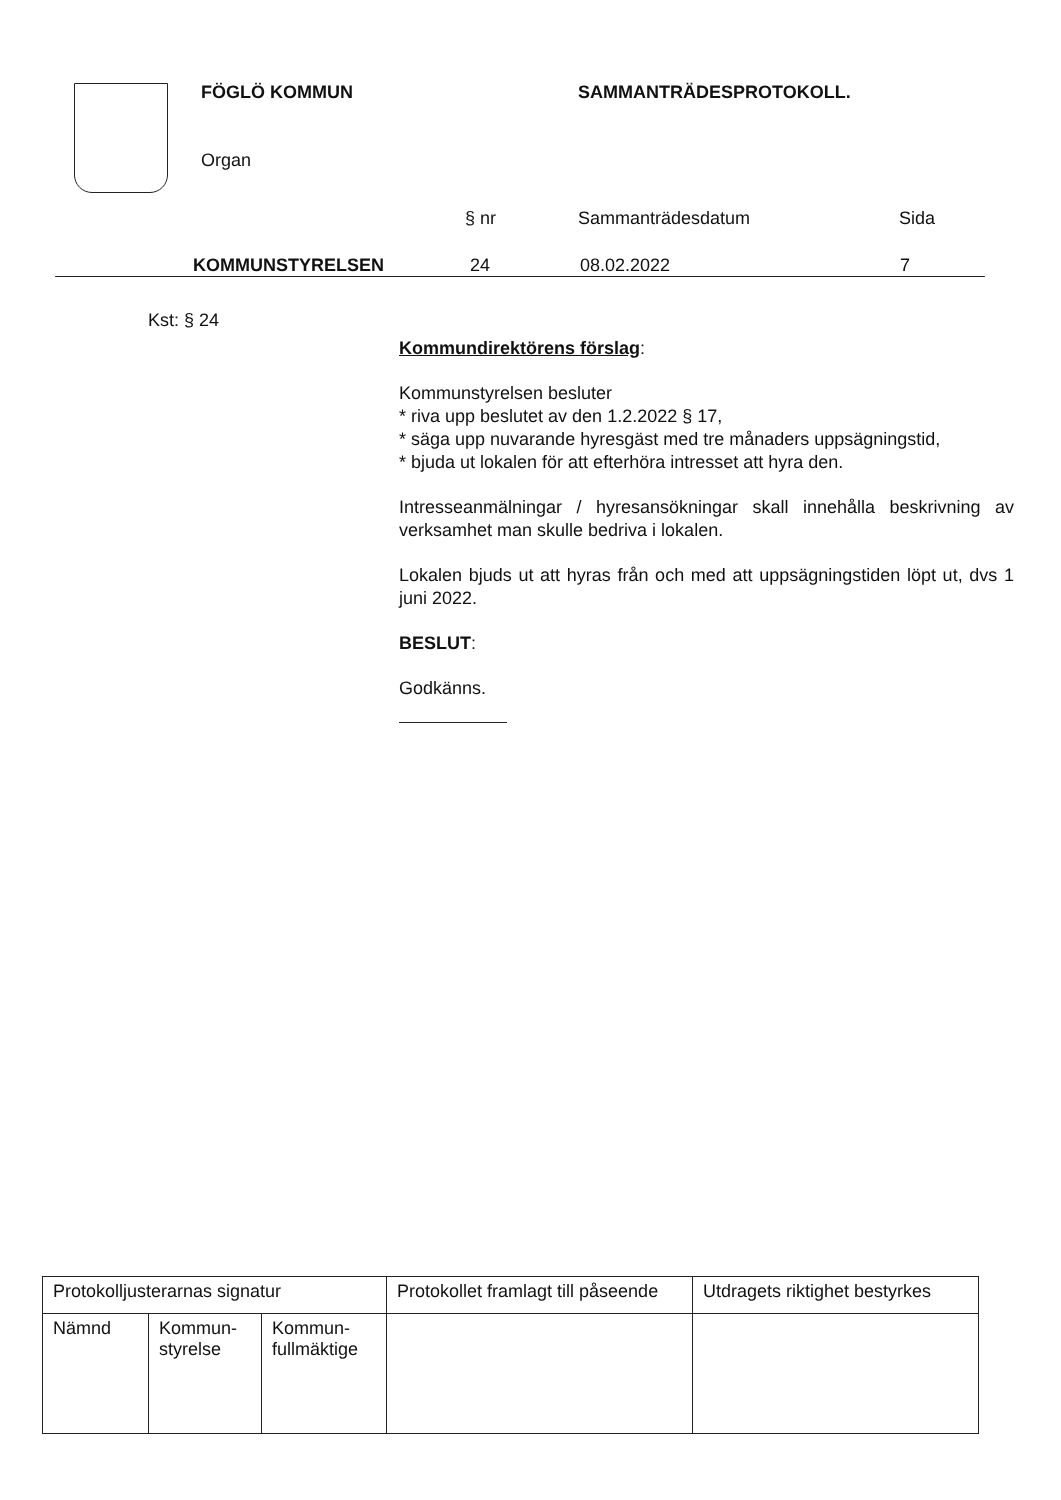FÖGLÖ KOMMUN SAMMANTRÄDESPROTOKOLL.
Organ
§ nr Sammanträdesdatum Sida
KOMMUNSTYRELSEN 24 08.02.2022 7
Kst: § 24
Kommundirektörens förslag:
Kommunstyrelsen besluter
* riva upp beslutet av den 1.2.2022 § 17,
* säga upp nuvarande hyresgäst med tre månaders uppsägningstid,
* bjuda ut lokalen för att efterhöra intresset att hyra den.
Intresseanmälningar / hyresansökningar skall innehålla beskrivning av verksamhet man skulle bedriva i lokalen.
Lokalen bjuds ut att hyras från och med att uppsägningstiden löpt ut, dvs 1 juni 2022.
BESLUT:
Godkänns.
| Protokolljusterarnas signatur | | | Protokollet framlagt till påseende | Utdragets riktighet bestyrkes |
| Nämnd | Kommun- styrelse | Kommun- fullmäktige | | |